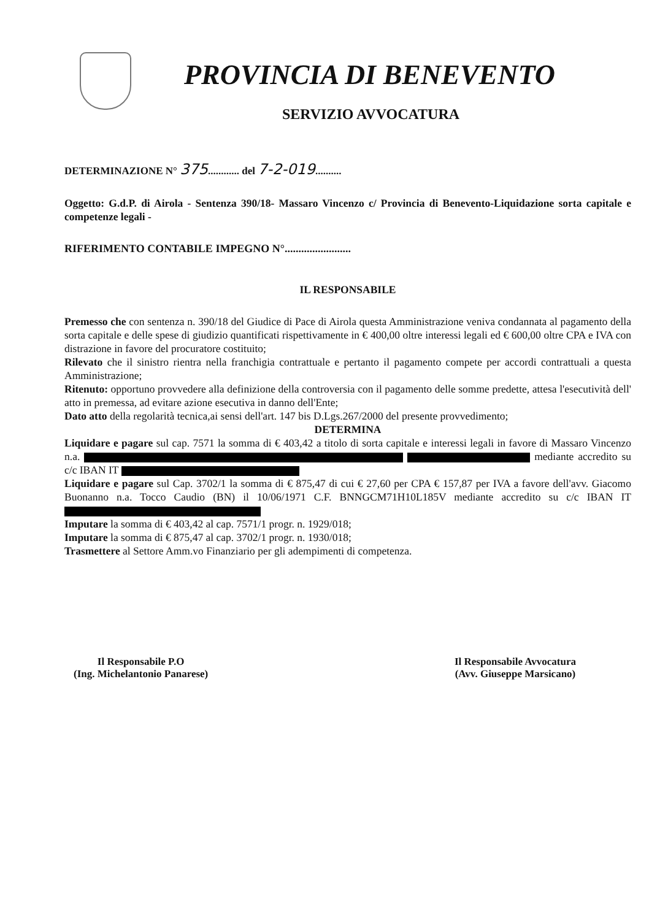PROVINCIA DI BENEVENTO
SERVIZIO AVVOCATURA
DETERMINAZIONE N° 375............ del 7-2-019..........
Oggetto: G.d.P. di Airola - Sentenza 390/18- Massaro Vincenzo c/ Provincia di Benevento-Liquidazione sorta capitale e competenze legali -
RIFERIMENTO CONTABILE IMPEGNO N°........................
IL RESPONSABILE
Premesso che con sentenza n. 390/18 del Giudice di Pace di Airola questa Amministrazione veniva condannata al pagamento della sorta capitale e delle spese di giudizio quantificati rispettivamente in € 400,00 oltre interessi legali ed € 600,00 oltre CPA e IVA con distrazione in favore del procuratore costituito;
Rilevato che il sinistro rientra nella franchigia contrattuale e pertanto il pagamento compete per accordi contrattuali a questa Amministrazione;
Ritenuto: opportuno provvedere alla definizione della controversia con il pagamento delle somme predette, attesa l'esecutività dell' atto in premessa, ad evitare azione esecutiva in danno dell'Ente;
Dato atto della regolarità tecnica,ai sensi dell'art. 147 bis D.Lgs.267/2000 del presente provvedimento;
DETERMINA
Liquidare e pagare sul cap. 7571 la somma di € 403,42 a titolo di sorta capitale e interessi legali in favore di Massaro Vincenzo n.a. mediante accredito su c/c IBAN IT
Liquidare e pagare sul Cap. 3702/1 la somma di € 875,47 di cui € 27,60 per CPA € 157,87 per IVA a favore dell'avv. Giacomo Buonanno n.a. Tocco Caudio (BN) il 10/06/1971 C.F. BNNGCM71H10L185V mediante accredito su c/c IBAN IT
Imputare la somma di € 403,42 al cap. 7571/1 progr. n. 1929/018;
Imputare la somma di € 875,47 al cap. 3702/1 progr. n. 1930/018;
Trasmettere al Settore Amm.vo Finanziario per gli adempimenti di competenza.
Il Responsabile P.O
(Ing. Michelantonio Panarese)
Il Responsabile Avvocatura
(Avv. Giuseppe Marsicano)